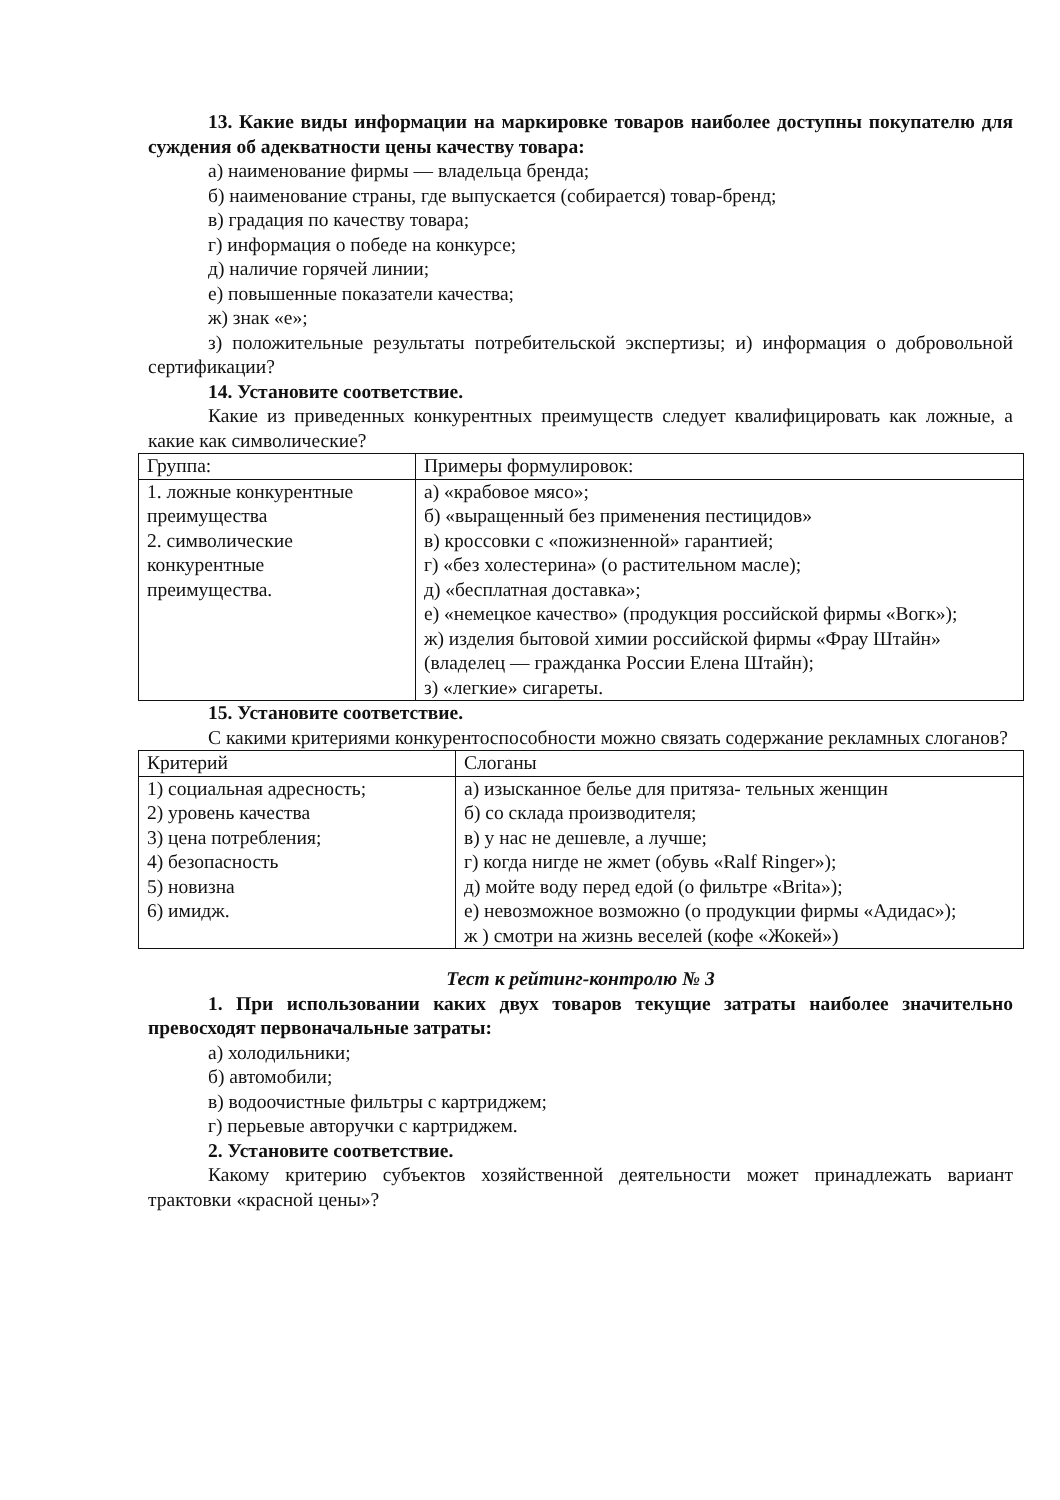13. Какие виды информации на маркировке товаров наиболее доступны покупателю для суждения об адекватности цены качеству товара:
а) наименование фирмы — владельца бренда;
б) наименование страны, где выпускается (собирается) товар-бренд;
в) градация по качеству товара;
г) информация о победе на конкурсе;
д) наличие горячей линии;
е) повышенные показатели качества;
ж) знак «е»;
з) положительные результаты потребительской экспертизы; и) информация о добровольной сертификации?
14. Установите соответствие.
Какие из приведенных конкурентных преимуществ следует квалифицировать как ложные, а какие как символические?
| Группа: | Примеры формулировок: |
| 1. ложные конкурентные преимущества 2. символические конкурентные преимущества. | а) «крабовое мясо»; б) «выращенный без применения пестицидов» в) кроссовки с «пожизненной» гарантией; г) «без холестерина» (о растительном масле); д) «бесплатная доставка»; е) «немецкое качество» (продукция российской фирмы «Вогк»); ж) изделия бытовой химии российской фирмы «Фрау Штайн» (владелец — гражданка России Елена Штайн); з) «легкие» сигареты. |
15. Установите соответствие.
С какими критериями конкурентоспособности можно связать содержание рекламных слоганов?
| Критерий | Слоганы |
| 1) социальная адресность; 2) уровень качества 3) цена потребления; 4) безопасность 5) новизна 6) имидж. | а) изысканное белье для притяза- тельных женщин б) со склада производителя; в) у нас не дешевле, а лучше; г) когда нигде не жмет (обувь «Ralf Ringer»); д) мойте воду перед едой (о фильтре «Brita»); е) невозможное возможно (о продукции фирмы «Адидас»); ж ) смотри на жизнь веселей (кофе «Жокей») |
Тест к рейтинг-контролю № 3
1. При использовании каких двух товаров текущие затраты наиболее значительно превосходят первоначальные затраты:
а) холодильники;
б) автомобили;
в) водоочистные фильтры с картриджем;
г) перьевые авторучки с картриджем.
2. Установите соответствие.
Какому критерию субъектов хозяйственной деятельности может принадлежать вариант трактовки «красной цены»?